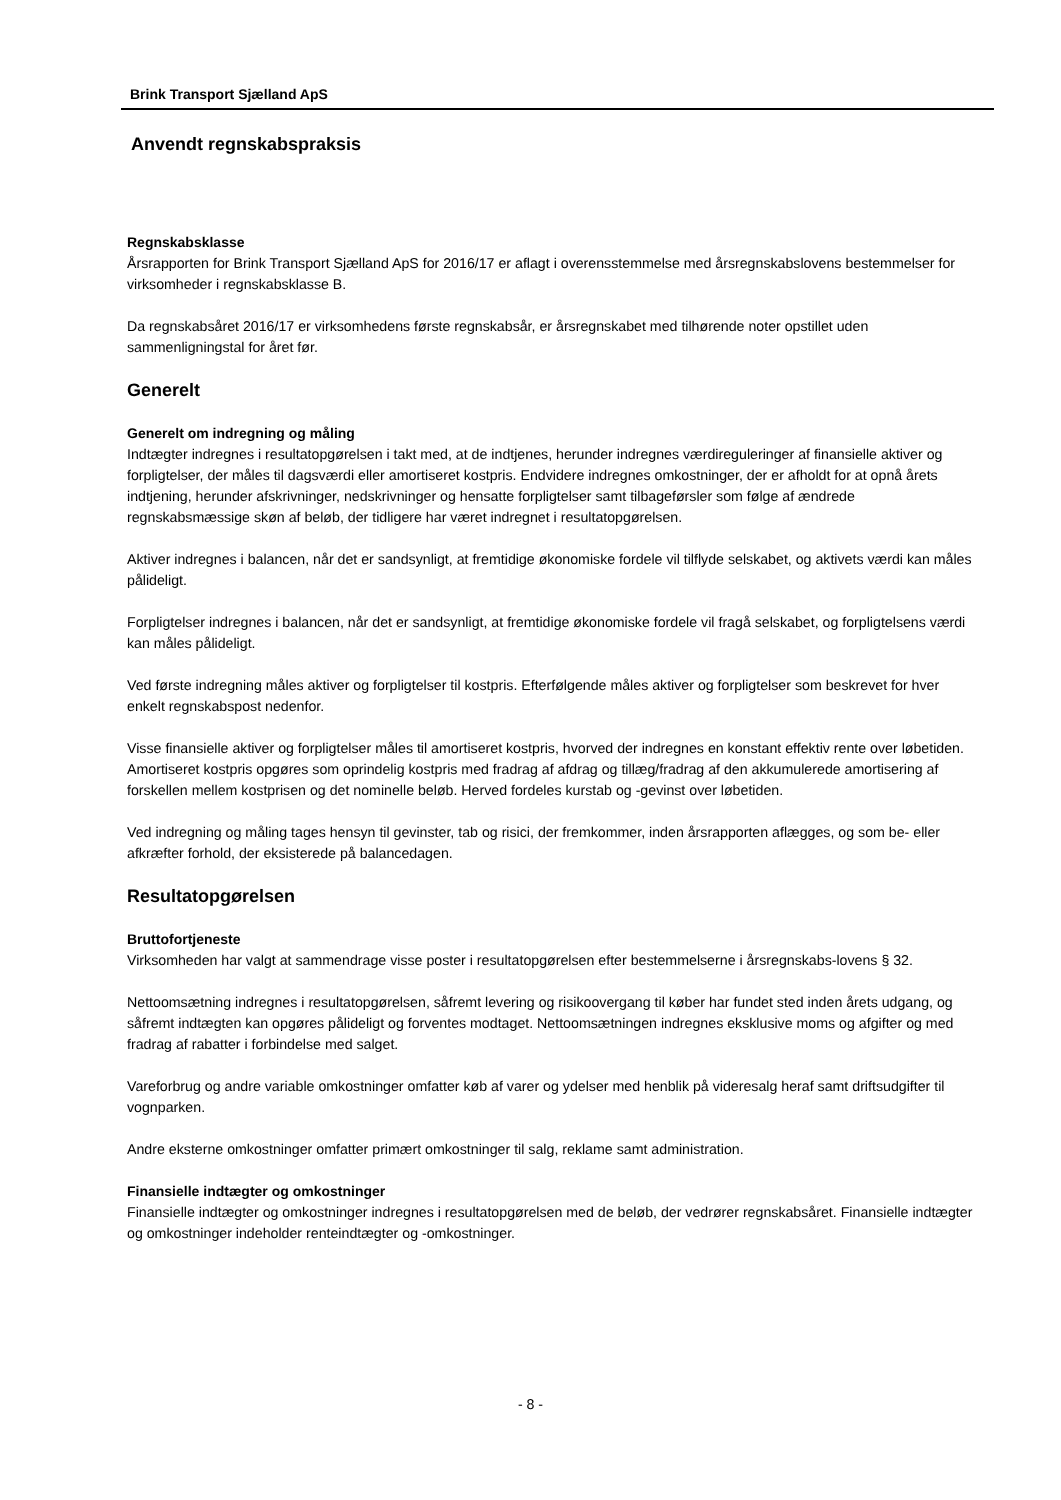Brink Transport Sjælland ApS
Anvendt regnskabspraksis
Regnskabsklasse
Årsrapporten for Brink Transport Sjælland ApS for 2016/17 er aflagt i overensstemmelse med årsregnskabslovens bestemmelser for virksomheder i regnskabsklasse B.
Da regnskabsåret 2016/17 er virksomhedens første regnskabsår, er årsregnskabet med tilhørende noter opstillet uden sammenligningstal for året før.
Generelt
Generelt om indregning og måling
Indtægter indregnes i resultatopgørelsen i takt med, at de indtjenes, herunder indregnes værdireguleringer af finansielle aktiver og forpligtelser, der måles til dagsværdi eller amortiseret kostpris. Endvidere indregnes omkostninger, der er afholdt for at opnå årets indtjening, herunder afskrivninger, nedskrivninger og hensatte forpligtelser samt tilbageførsler som følge af ændrede regnskabsmæssige skøn af beløb, der tidligere har været indregnet i resultatopgørelsen.
Aktiver indregnes i balancen, når det er sandsynligt, at fremtidige økonomiske fordele vil tilflyde selskabet, og aktivets værdi kan måles pålideligt.
Forpligtelser indregnes i balancen, når det er sandsynligt, at fremtidige økonomiske fordele vil fragå selskabet, og forpligtelsens værdi kan måles pålideligt.
Ved første indregning måles aktiver og forpligtelser til kostpris. Efterfølgende måles aktiver og forpligtelser som beskrevet for hver enkelt regnskabspost nedenfor.
Visse finansielle aktiver og forpligtelser måles til amortiseret kostpris, hvorved der indregnes en konstant effektiv rente over løbetiden. Amortiseret kostpris opgøres som oprindelig kostpris med fradrag af afdrag og tillæg/fradrag af den akkumulerede amortisering af forskellen mellem kostprisen og det nominelle beløb. Herved fordeles kurstab og -gevinst over løbetiden.
Ved indregning og måling tages hensyn til gevinster, tab og risici, der fremkommer, inden årsrapporten aflægges, og som be- eller afkræfter forhold, der eksisterede på balancedagen.
Resultatopgørelsen
Bruttofortjeneste
Virksomheden har valgt at sammendrage visse poster i resultatopgørelsen efter bestemmelserne i årsregnskabs-lovens § 32.
Nettoomsætning indregnes i resultatopgørelsen, såfremt levering og risikoovergang til køber har fundet sted inden årets udgang, og såfremt indtægten kan opgøres pålideligt og forventes modtaget. Nettoomsætningen indregnes eksklusive moms og afgifter og med fradrag af rabatter i forbindelse med salget.
Vareforbrug og andre variable omkostninger omfatter køb af varer og ydelser med henblik på videresalg heraf samt driftsudgifter til vognparken.
Andre eksterne omkostninger omfatter primært omkostninger til salg, reklame samt administration.
Finansielle indtægter og omkostninger
Finansielle indtægter og omkostninger indregnes i resultatopgørelsen med de beløb, der vedrører regnskabsåret. Finansielle indtægter og omkostninger indeholder renteindtægter og -omkostninger.
- 8 -